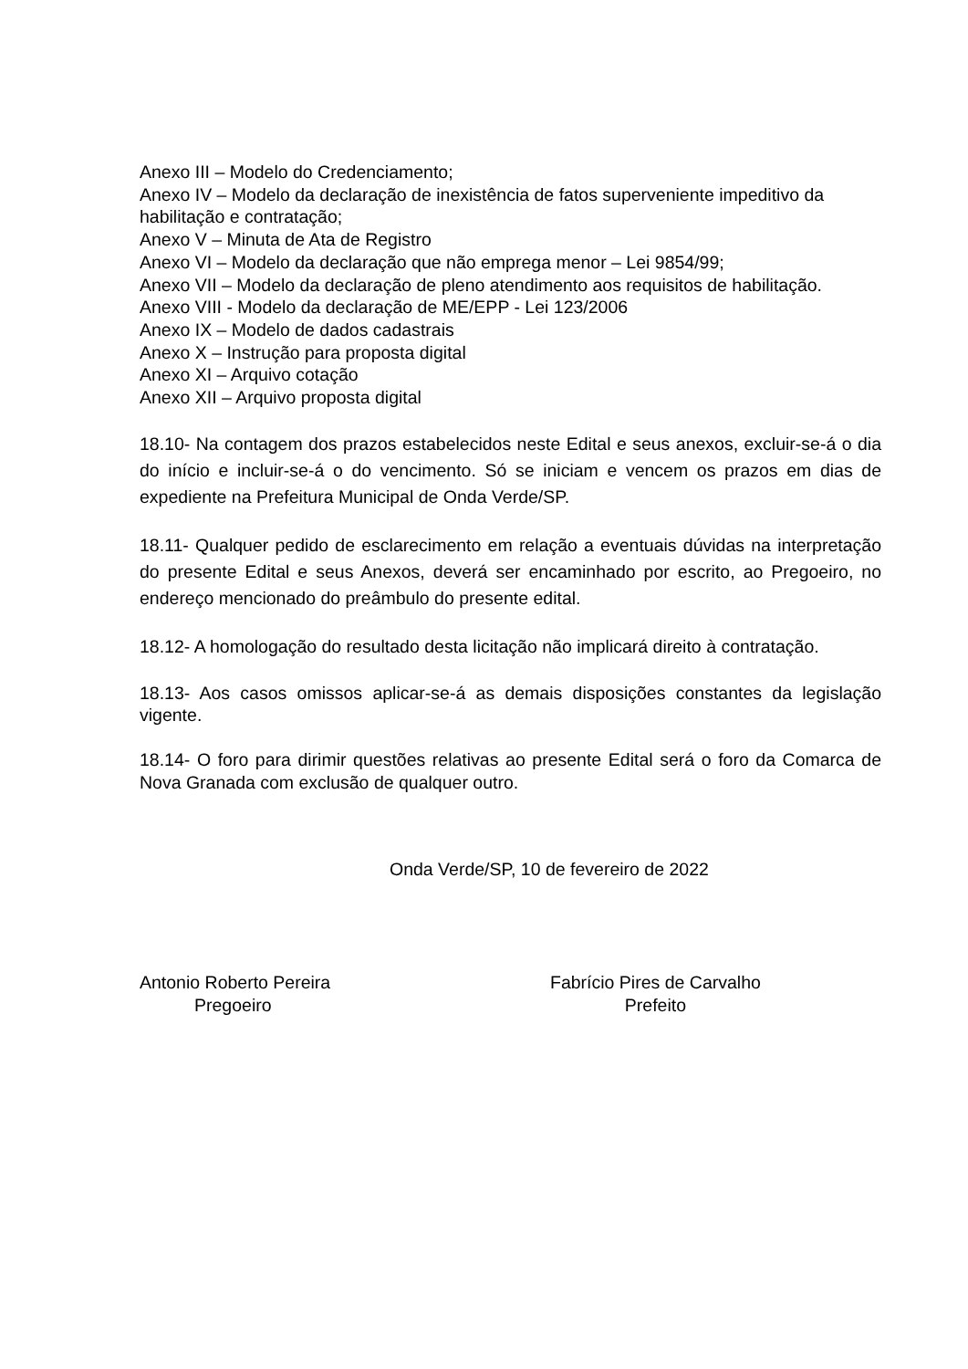Anexo III – Modelo do Credenciamento;
Anexo IV – Modelo da declaração de inexistência de fatos superveniente impeditivo da habilitação e contratação;
Anexo V – Minuta de Ata de Registro
Anexo VI – Modelo da declaração que não emprega menor – Lei 9854/99;
Anexo VII – Modelo da declaração de pleno atendimento aos requisitos de habilitação.
Anexo VIII - Modelo da declaração de ME/EPP - Lei 123/2006
Anexo IX – Modelo de dados cadastrais
Anexo X – Instrução para proposta digital
Anexo XI – Arquivo cotação
Anexo XII – Arquivo proposta digital
18.10- Na contagem dos prazos estabelecidos neste Edital e seus anexos, excluir-se-á o dia do início e incluir-se-á o do vencimento. Só se iniciam e vencem os prazos em dias de expediente na Prefeitura Municipal de Onda Verde/SP.
18.11- Qualquer pedido de esclarecimento em relação a eventuais dúvidas na interpretação do presente Edital e seus Anexos, deverá ser encaminhado por escrito, ao Pregoeiro, no endereço mencionado do preâmbulo do presente edital.
18.12- A homologação do resultado desta licitação não implicará direito à contratação.
18.13- Aos casos omissos aplicar-se-á as demais disposições constantes da legislação vigente.
18.14- O foro para dirimir questões relativas ao presente Edital será o foro da Comarca de Nova Granada com exclusão de qualquer outro.
Onda Verde/SP, 10 de fevereiro de 2022
Antonio Roberto Pereira
Pregoeiro
Fabrício Pires de Carvalho
Prefeito